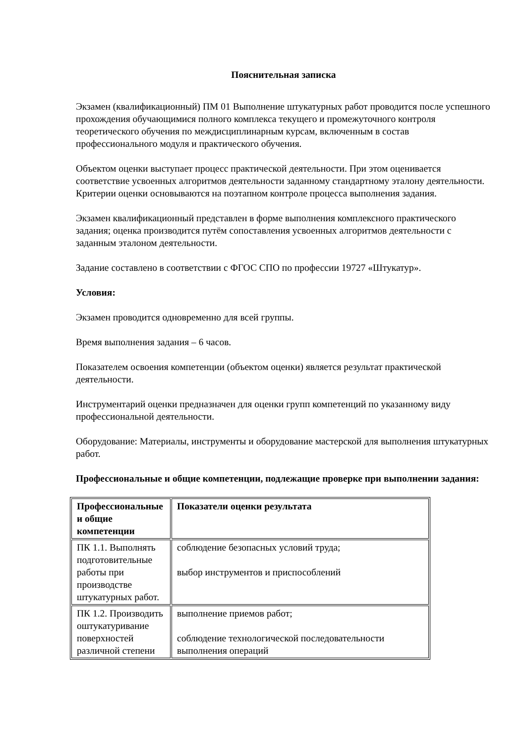Пояснительная записка
Экзамен (квалификационный) ПМ 01 Выполнение штукатурных работ проводится после успешного прохождения обучающимися полного комплекса текущего и промежуточного контроля теоретического обучения по междисциплинарным курсам, включенным в состав профессионального модуля и практического обучения.
Объектом оценки выступает процесс практической деятельности. При этом оценивается соответствие усвоенных алгоритмов деятельности заданному стандартному эталону деятельности. Критерии оценки основываются на поэтапном контроле процесса выполнения задания.
Экзамен квалификационный представлен в форме выполнения комплексного практического задания; оценка производится путём сопоставления усвоенных алгоритмов деятельности с заданным эталоном деятельности.
Задание составлено в соответствии с ФГОС СПО по профессии 19727 «Штукатур».
Условия:
Экзамен проводится одновременно для всей группы.
Время выполнения задания – 6 часов.
Показателем освоения компетенции (объектом оценки) является результат практической деятельности.
Инструментарий оценки предназначен для оценки групп компетенций по указанному виду профессиональной деятельности.
Оборудование: Материалы, инструменты и оборудование мастерской для выполнения штукатурных работ.
Профессиональные и общие компетенции, подлежащие проверке при выполнении задания:
| Профессиональные и общие компетенции | Показатели оценки результата |
| ПК 1.1. Выполнять подготовительные работы при производстве штукатурных работ. | соблюдение безопасных условий труда; выбор инструментов и приспособлений |
| ПК 1.2. Производить оштукатуривание поверхностей различной степени | выполнение приемов работ; соблюдение технологической последовательности выполнения операций |